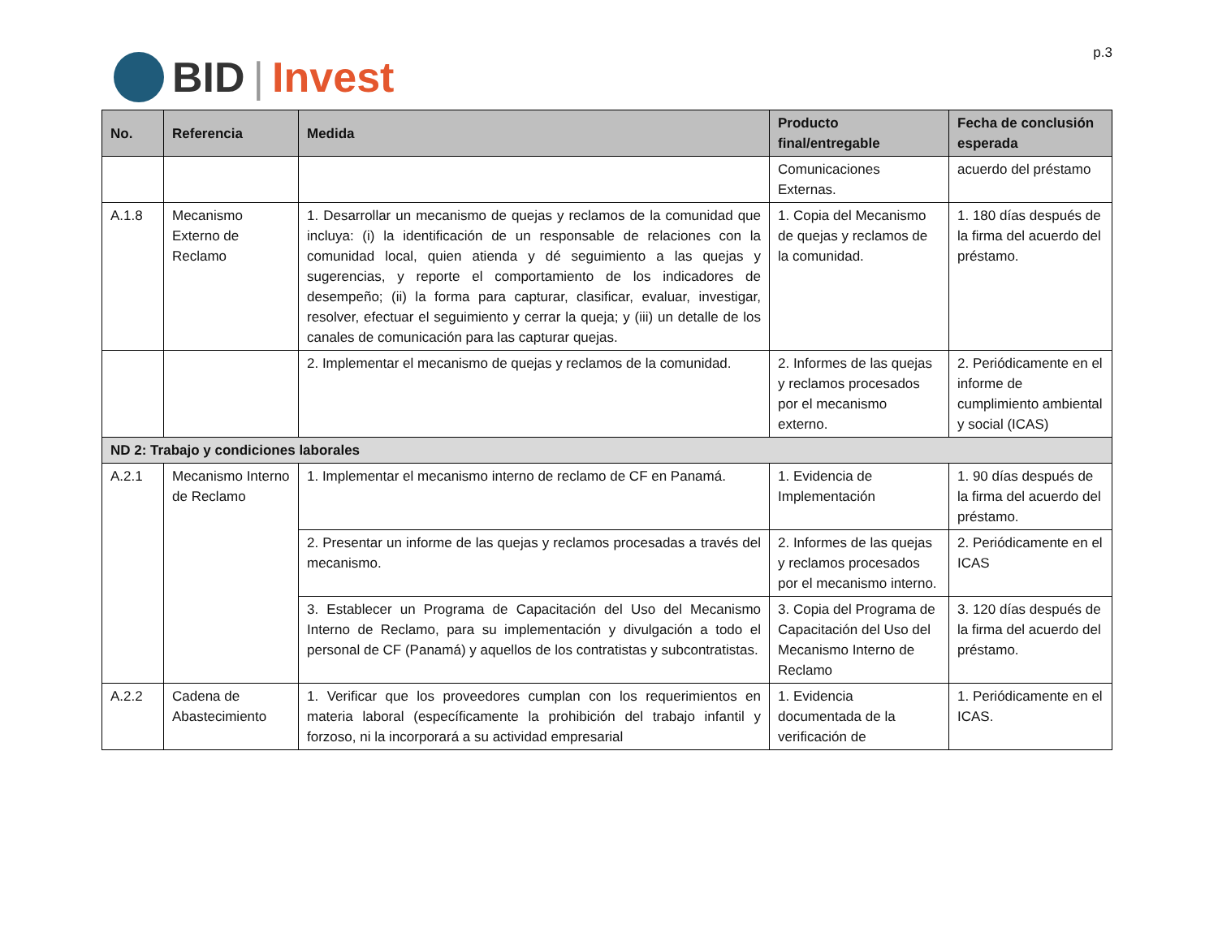BID | Invest
p.3
| No. | Referencia | Medida | Producto final/entregable | Fecha de conclusión esperada |
| --- | --- | --- | --- | --- |
| | | | Comunicaciones Externas. | acuerdo del préstamo |
| A.1.8 | Mecanismo Externo de Reclamo | 1. Desarrollar un mecanismo de quejas y reclamos de la comunidad que incluya: (i) la identificación de un responsable de relaciones con la comunidad local, quien atienda y dé seguimiento a las quejas y sugerencias, y reporte el comportamiento de los indicadores de desempeño; (ii) la forma para capturar, clasificar, evaluar, investigar, resolver, efectuar el seguimiento y cerrar la queja; y (iii) un detalle de los canales de comunicación para las capturar quejas. | 1. Copia del Mecanismo de quejas y reclamos de la comunidad. | 1. 180 días después de la firma del acuerdo del préstamo. |
| | | 2. Implementar el mecanismo de quejas y reclamos de la comunidad. | 2. Informes de las quejas y reclamos procesados por el mecanismo externo. | 2. Periódicamente en el informe de cumplimiento ambiental y social (ICAS) |
| ND 2: Trabajo y condiciones laborales | | | | |
| A.2.1 | Mecanismo Interno de Reclamo | 1. Implementar el mecanismo interno de reclamo de CF en Panamá. | 1. Evidencia de Implementación | 1. 90 días después de la firma del acuerdo del préstamo. |
| | | 2. Presentar un informe de las quejas y reclamos procesadas a través del mecanismo. | 2. Informes de las quejas y reclamos procesados por el mecanismo interno. | 2. Periódicamente en el ICAS |
| | | 3. Establecer un Programa de Capacitación del Uso del Mecanismo Interno de Reclamo, para su implementación y divulgación a todo el personal de CF (Panamá) y aquellos de los contratistas y subcontratistas. | 3. Copia del Programa de Capacitación del Uso del Mecanismo Interno de Reclamo | 3. 120 días después de la firma del acuerdo del préstamo. |
| A.2.2 | Cadena de Abastecimiento | 1. Verificar que los proveedores cumplan con los requerimientos en materia laboral (específicamente la prohibición del trabajo infantil y forzoso, ni la incorporará a su actividad empresarial | 1. Evidencia documentada de la verificación de | 1. Periódicamente en el ICAS. |